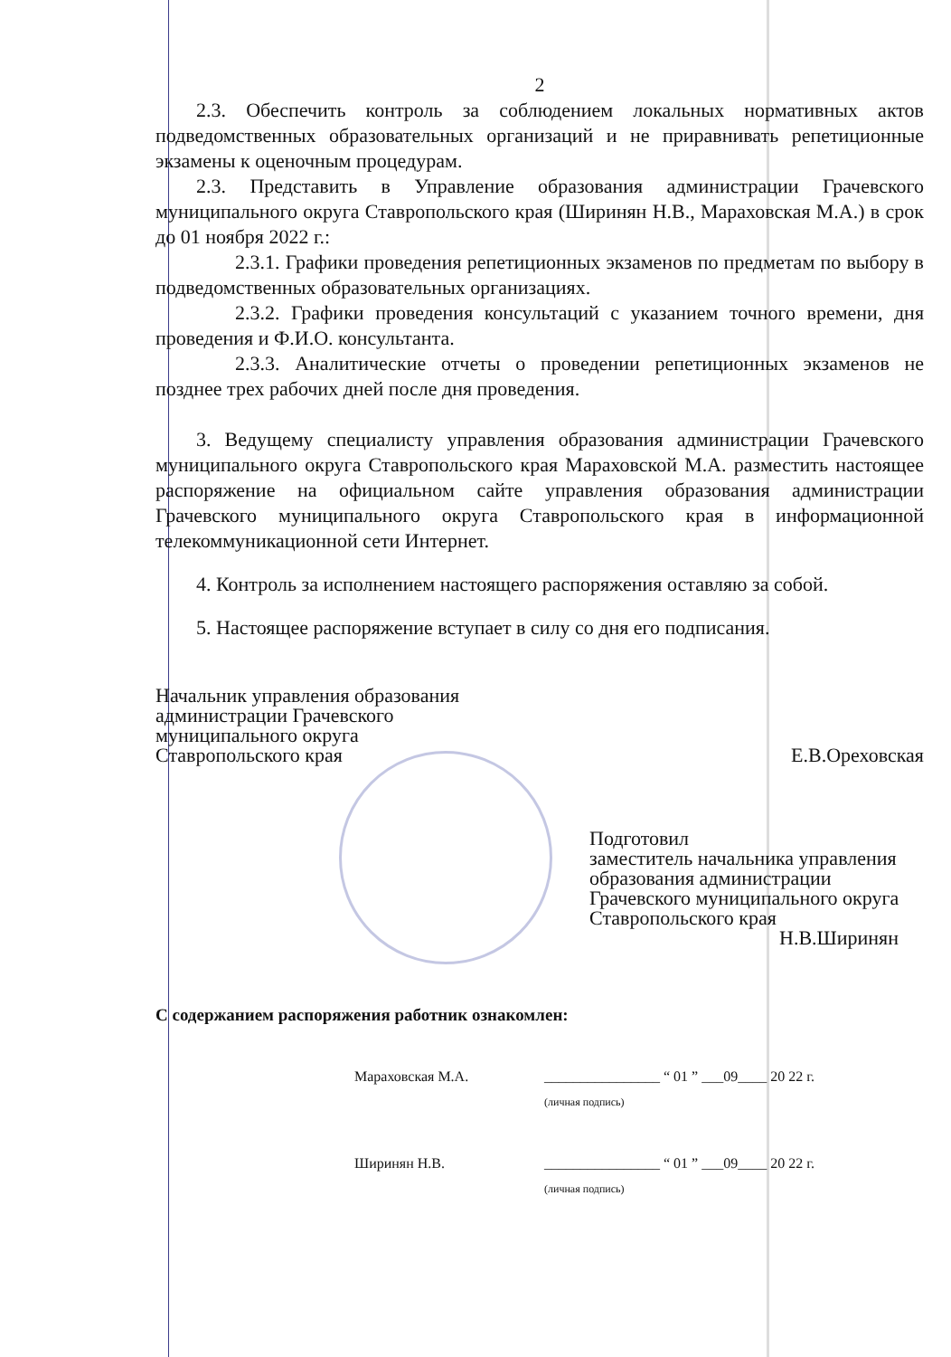2
2.3. Обеспечить контроль за соблюдением локальных нормативных актов подведомственных образовательных организаций и не приравнивать репетиционные экзамены к оценочным процедурам.
2.3. Представить в Управление образования администрации Грачевского муниципального округа Ставропольского края (Ширинян Н.В., Мараховская М.А.) в срок до 01 ноября 2022 г.:
2.3.1. Графики проведения репетиционных экзаменов по предметам по выбору в подведомственных образовательных организациях.
2.3.2. Графики проведения консультаций с указанием точного времени, дня проведения и Ф.И.О. консультанта.
2.3.3. Аналитические отчеты о проведении репетиционных экзаменов не позднее трех рабочих дней после дня проведения.
3. Ведущему специалисту управления образования администрации Грачевского муниципального округа Ставропольского края Мараховской М.А. разместить настоящее распоряжение на официальном сайте управления образования администрации Грачевского муниципального округа Ставропольского края в информационной телекоммуникационной сети Интернет.
4. Контроль за исполнением настоящего распоряжения оставляю за собой.
5. Настоящее распоряжение вступает в силу со дня его подписания.
Начальник управления образования
администрации Грачевского
муниципального округа
Ставропольского края
Е.В.Ореховская
Подготовил
заместитель начальника управления образования администрации Грачевского муниципального округа Ставропольского края
Н.В.Ширинян
С содержанием распоряжения работник ознакомлен:
Мараховская М.А. ________________ “ 01 ” ___09____ 20 22 г.
(личная подпись)
Ширинян Н.В. ________________ “ 01 ” ___09____ 20 22 г.
(личная подпись)